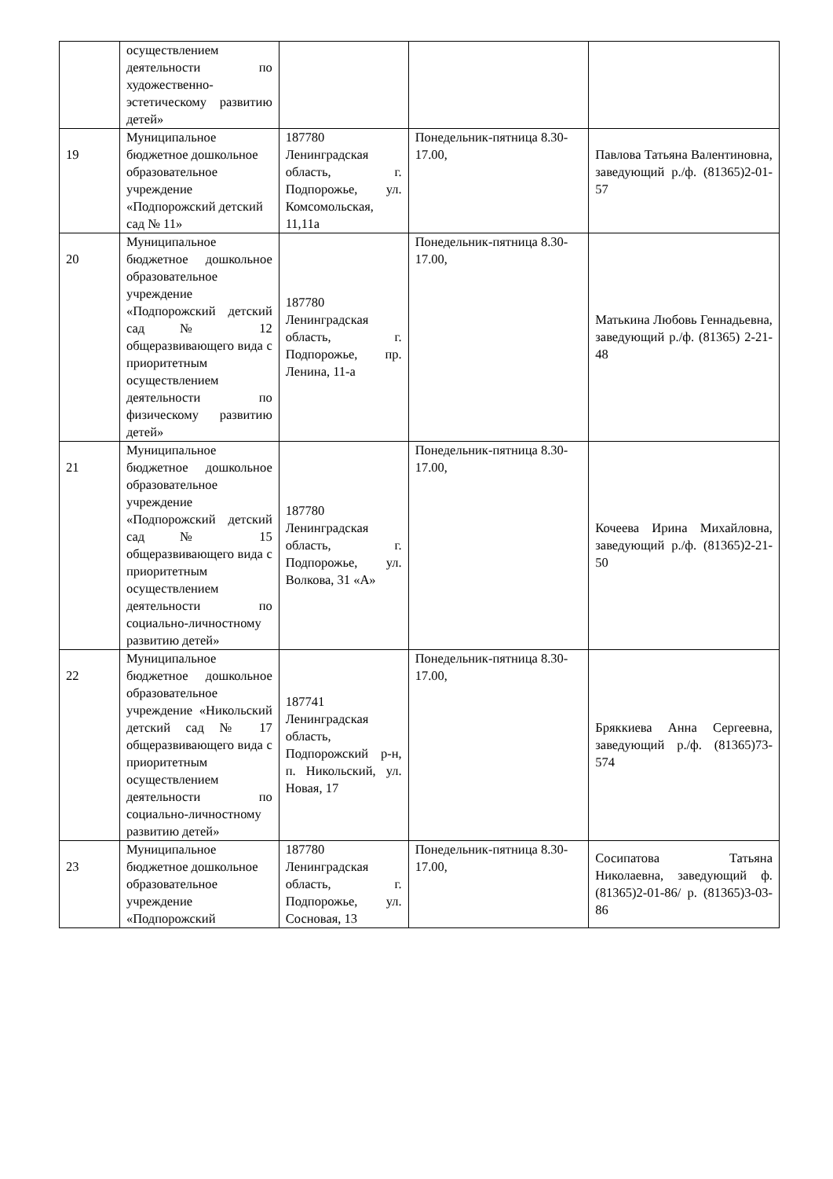| | осуществлением деятельности по художественно-эстетическому развитию детей» | | | |
| 19 | Муниципальное бюджетное дошкольное образовательное учреждение «Подпорожский детский сад № 11» | 187780 Ленинградская область, г. Подпорожье, ул. Комсомольская, 11,11а | Понедельник-пятница 8.30-17.00, | Павлова Татьяна Валентиновна, заведующий р./ф. (81365)2-01-57 |
| 20 | Муниципальное бюджетное дошкольное образовательное учреждение «Подпорожский детский сад № 12 общеразвивающего вида с приоритетным осуществлением деятельности по физическому развитию детей» | 187780 Ленинградская область, г. Подпорожье, пр. Ленина, 11-а | Понедельник-пятница 8.30-17.00, | Матькина Любовь Геннадьевна, заведующий р./ф. (81365) 2-21-48 |
| 21 | Муниципальное бюджетное дошкольное образовательное учреждение «Подпорожский детский сад № 15 общеразвивающего вида с приоритетным осуществлением деятельности по социально-личностному развитию детей» | 187780 Ленинградская область, г. Подпорожье, ул. Волкова, 31 «А» | Понедельник-пятница 8.30-17.00, | Кочеева Ирина Михайловна, заведующий р./ф. (81365)2-21-50 |
| 22 | Муниципальное бюджетное дошкольное образовательное учреждение «Никольский детский сад № 17 общеразвивающего вида с приоритетным осуществлением деятельности по социально-личностному развитию детей» | 187741 Ленинградская область, Подпорожский р-н, п. Никольский, ул. Новая, 17 | Понедельник-пятница 8.30-17.00, | Бряккиева Анна Сергеевна, заведующий р./ф. (81365)73-574 |
| 23 | Муниципальное бюджетное дошкольное образовательное учреждение «Подпорожский | 187780 Ленинградская область, г. Подпорожье, ул. Сосновая, 13 | Понедельник-пятница 8.30-17.00, | Сосипатова Татьяна Николаевна, заведующий ф. (81365)2-01-86/ р. (81365)3-03-86 |